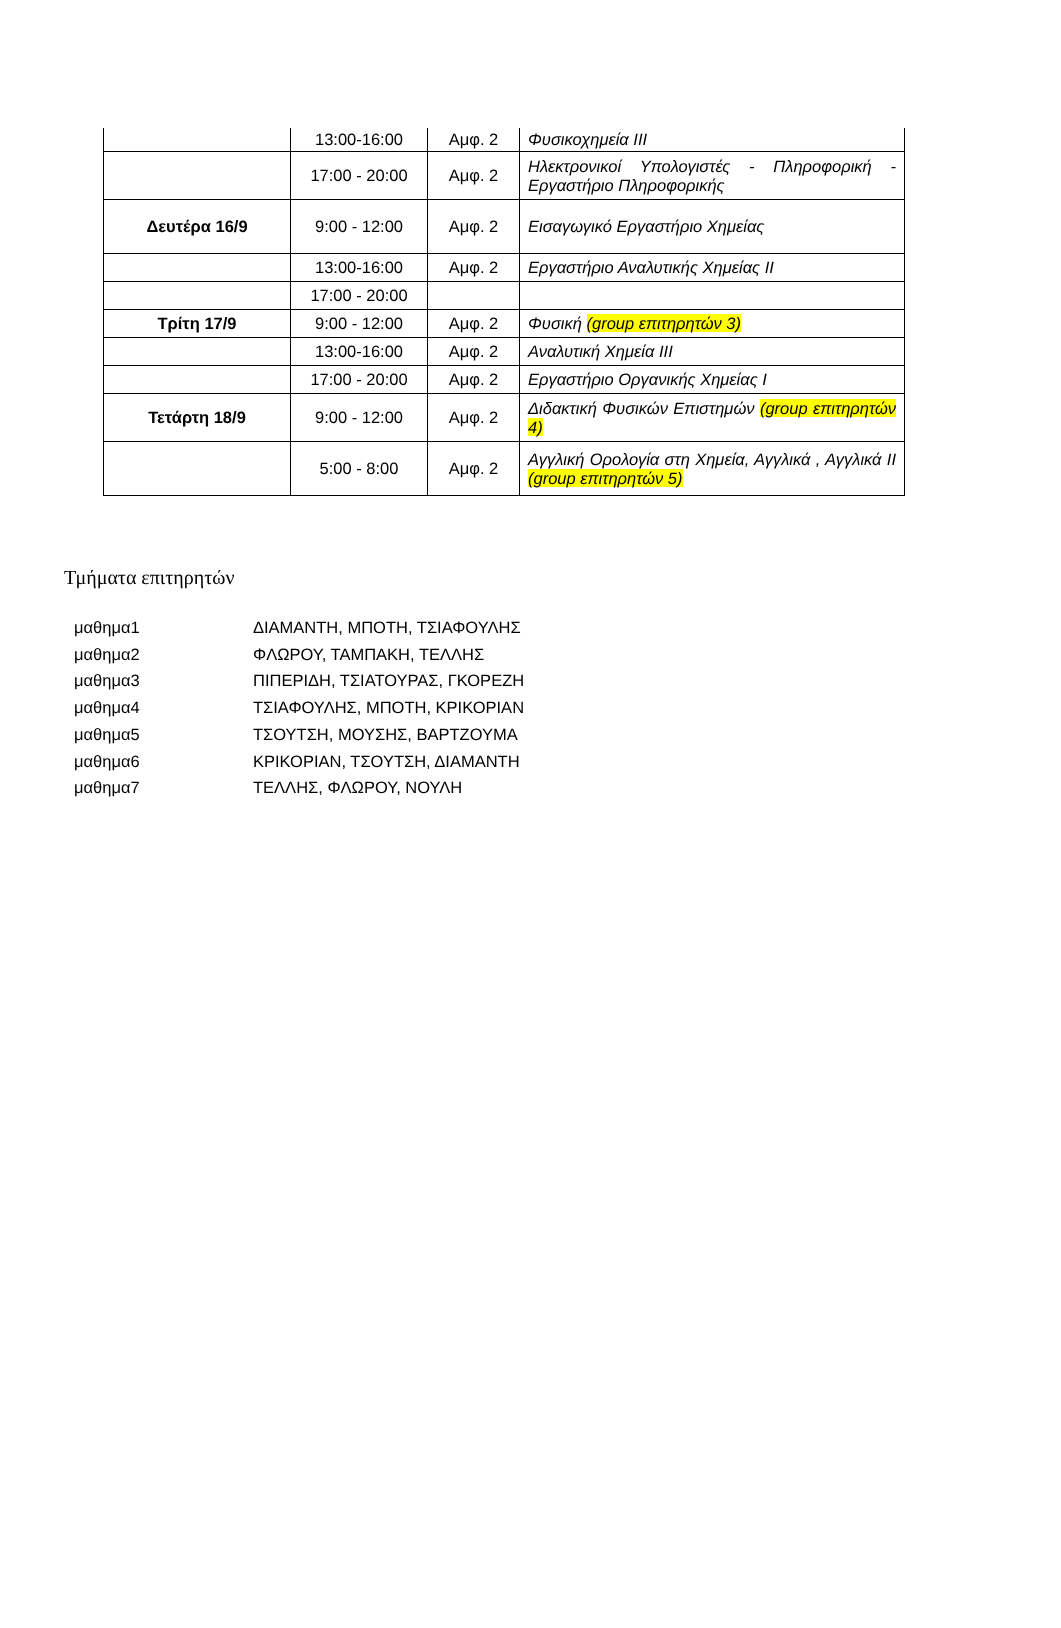| | 13:00-16:00 | Αμφ. 2 | Φυσικοχημεία ΙΙΙ |
| | 17:00 - 20:00 | Αμφ. 2 | Ηλεκτρονικοί Υπολογιστές - Πληροφορική - Εργαστήριο Πληροφορικής |
| Δευτέρα 16/9 | 9:00 - 12:00 | Αμφ. 2 | Εισαγωγικό Εργαστήριο Χημείας |
| | 13:00-16:00 | Αμφ. 2 | Εργαστήριο Αναλυτικής Χημείας ΙΙ |
| | 17:00 - 20:00 | | |
| Τρίτη 17/9 | 9:00 - 12:00 | Αμφ. 2 | Φυσική (group επιτηρητών 3) |
| | 13:00-16:00 | Αμφ. 2 | Αναλυτική Χημεία ΙΙΙ |
| | 17:00 - 20:00 | Αμφ. 2 | Εργαστήριο Οργανικής Χημείας Ι |
| Τετάρτη 18/9 | 9:00 - 12:00 | Αμφ. 2 | Διδακτική Φυσικών Επιστημών (group επιτηρητών 4) |
| | 5:00 - 8:00 | Αμφ. 2 | Αγγλική Ορολογία στη Χημεία, Αγγλικά , Αγγλικά ΙΙ (group επιτηρητών 5) |
Τμήματα επιτηρητών
μαθημα1 ΔΙΑΜΑΝΤΗ, ΜΠΟΤΗ, ΤΣΙΑΦΟΥΛΗΣ
μαθημα2 ΦΛΩΡΟΥ, ΤΑΜΠΑΚΗ, ΤΕΛΛΗΣ
μαθημα3 ΠΙΠΕΡΙΔΗ, ΤΣΙΑΤΟΥΡΑΣ, ΓΚΟΡΕΖΗ
μαθημα4 ΤΣΙΑΦΟΥΛΗΣ, ΜΠΟΤΗ, ΚΡΙΚΟΡΙΑΝ
μαθημα5 ΤΣΟΥΤΣΗ, ΜΟΥΣΗΣ, ΒΑΡΤΖΟΥΜΑ
μαθημα6 ΚΡΙΚΟΡΙΑΝ, ΤΣΟΥΤΣΗ, ΔΙΑΜΑΝΤΗ
μαθημα7 ΤΕΛΛΗΣ, ΦΛΩΡΟΥ, ΝΟΥΛΗ